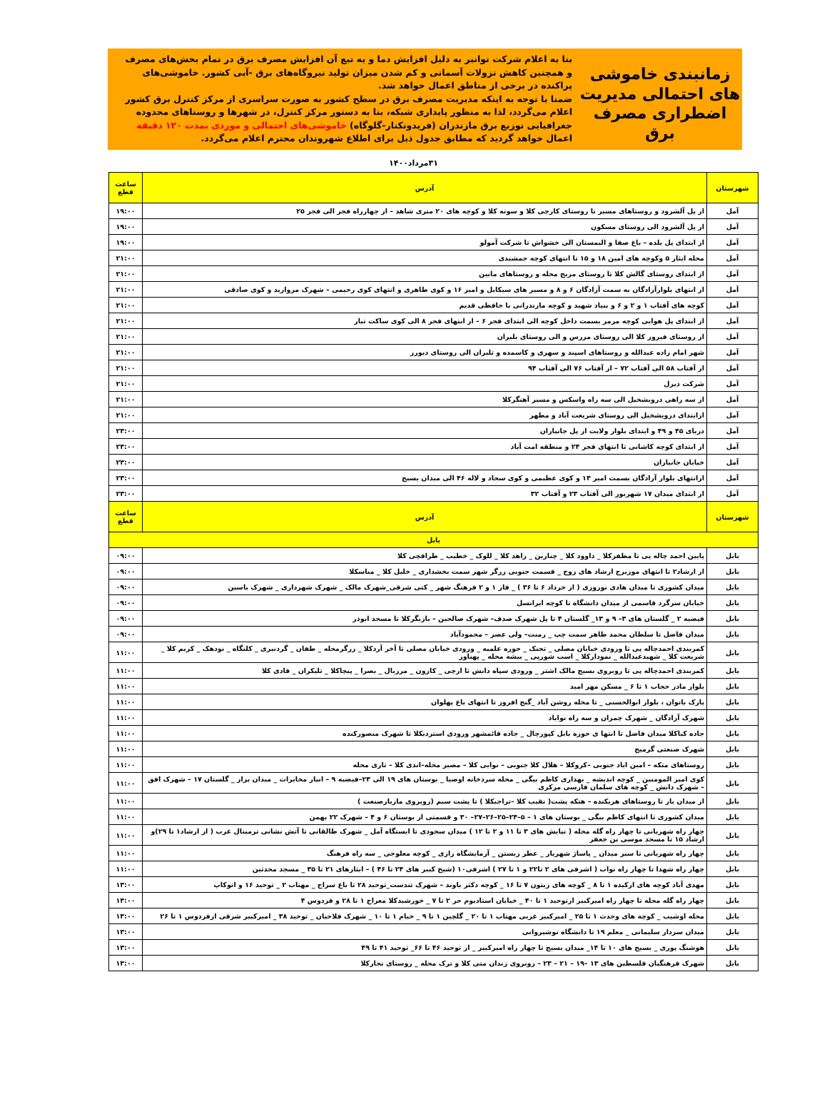زمانبندی خاموشی های احتمالی مدیریت اضطراری مصرف برق
بنا به اعلام شرکت توانیر به دلیل افزایش دما و به تبع آن افزایش مصرف برق در تمام بخش‌های مصرف و همچنین کاهش نزولات آسمانی و کم شدن میزان تولید نیروگاه‌های برق -آبی کشور. خاموشی‌های پراکنده در برخی از مناطق اعمال خواهد شد.
ضمنا با توجه به اینکه مدیریت مصرف برق در سطح کشور به صورت سراسری از مرکز کنترل برق کشور اعلام می‌گردد، لذا به منظور پایداری شبکه، بنا به دستور مرکز کنترل، در شهرها و روستاهای محدوده جغرافیایی توزیع برق مازندران (فریدونکنار-گلوگاه) خاموشی‌های احتمالی و موردی بمدت ۱۲۰ دقیقه اعمال خواهد گردید که مطابق جدول ذیل برای اطلاع شهروندان محترم اعلام می‌گردد.
۳۱مرداد۱۴۰۰
| شهرستان | آدرس | ساعت قطع |
| --- | --- | --- |
| آمل | از پل آلشرود و روستاهای مسیر تا روستای کارچی کلا و سوته کلا و کوچه های ۲۰ متری شاهد – از چهارراه فجر الی فجر ۲۵ | ۱۹:۰۰ |
| آمل | از پل آلشرود الی روستای مسکون | ۱۹:۰۰ |
| آمل | از ابتدای پل بلده – باغ صفا و الیمستان الی خشواش تا شرکت آمولو | ۱۹:۰۰ |
| آمل | محله ایثار ۵ وکوچه های امین ۱۸ و ۱۵ تا انتهای کوچه جمشیدی | ۲۱:۰۰ |
| آمل | از ابتدای روستای گالش کلا تا روستای مریج محله و روستاهای مابین | ۲۱:۰۰ |
| آمل | از انتهای بلوارآزادگان به سمت آزادگان ۶ و ۸ و مسیر های سیکابل و امیر ۱۶ و کوی طاهری و انتهای کوی رحیمی – شهرک مروارید و کوی صادقی | ۲۱:۰۰ |
| آمل | کوچه های آفتاب ۱ و ۲ و ۶ و بنیاد شهید و کوچه مازندرانی یا حافظی قدیم | ۲۱:۰۰ |
| آمل | از ابتدای پل هوایی کوچه مرمر بسمت داخل کوچه الی ابتدای فجر ۶ – از انتهای فجر ۸ الی کوی ساکت تبار | ۲۱:۰۰ |
| آمل | از روستای فیروز کلا الی روستای مزرس و الی روستای بلیران | ۲۱:۰۰ |
| آمل | شهر امام زاده عبدالله و روستاهای اسپند و سهری و کاسمده و تلیران الی روستای دیورز | ۲۱:۰۰ |
| آمل | از آفتاب ۵۸ الی آفتاب ۷۲ – از آفتاب ۷۶ الی آفتاب ۹۴ | ۲۱:۰۰ |
| آمل | شرکت دیزل | ۲۱:۰۰ |
| آمل | از سه راهی درویشخیل الی سه راه واسکس و مسیر آهنگرکلا | ۲۱:۰۰ |
| آمل | ازابتدای درویشخیل الی روستای شریعت آباد و مطهر | ۲۱:۰۰ |
| آمل | دریای ۴۵ و ۴۹ و ابتدای بلوار ولایت از پل جانبازان | ۲۳:۰۰ |
| آمل | از ابتدای کوچه کاشانی تا انتهای فجر ۲۴ و منطقه امت آباد | ۲۳:۰۰ |
| آمل | خیابان جانبازان | ۲۳:۰۰ |
| آمل | ازانتهای بلوار آزادگان بسمت امیر ۱۳ و کوی عظیمی و کوی سجاد و لاله ۴۶ الی میدان بسیج | ۲۳:۰۰ |
| آمل | از ابتدای میدان ۱۷ شهریور الی آفتاب ۲۳ و آفتاب ۳۲ | ۲۳:۰۰ |
| شهرستان | آدرس | ساعت قطع |
| بابل | | |
| بابل | پایین احمد چاله پی تا مظفرکلا _ داوود کلا _ چنارین _ زاهد کلا _ للوک _ خطیب _ طراقچی کلا | ۰۹:۰۰ |
| بابل | از ارشاد۲ تا انتهای موزیرج ارشاد های زوج _ قسمت جنوبی زرگر شهر سمت بخشداری _ خلیل کلا _ مناسکلا | ۰۹:۰۰ |
| بابل | میدان کشوری تا میدان هادی نوروزی ( از خرداد ۶ تا ۳۶ ) _ فاز ۱ و ۲ فرهنگ شهر _ کتی شرقی_شهرک مالک _ شهرک شهرداری _ شهرک یاسین | ۰۹:۰۰ |
| بابل | خیابان سرگرد قاسمی از میدان دانشگاه تا کوچه ایرانسل | ۰۹:۰۰ |
| بابل | فیضیه ۲ _ گلستان های ۳– ۹ و ۱۳_ گلستان ۴ تا پل شهرک صدف– شهرک صالحین – بازیگرکلا تا مسجد ابوذر | ۰۹:۰۰ |
| بابل | میدان فاضل تا سلطان محمد طاهر سمت چپ _ رمنت– ولی عصر – محمودآباد | ۰۹:۰۰ |
| بابل | کمربندی احمدچاله پی تا ورودی خیابان مصلی _ تجنک _ حوزه علمیه _ ورودی خیابان مصلی تا آخر آردکلا _ زرگرمحله _ طفان _ گردنبری _ کلنگاه _ نودهک _ کریم کلا _ شریعت کلا _ شهیدعبدالله _ نمودارکلا _ اسب شورپی _ بیشه محله _ پهناور | ۱۱:۰۰ |
| بابل | کمربندی احمدچاله پی تا روبروی بسیج مالک اشتر _ ورودی سپاه دانش تا ارچی _ کارون _ مرزبال _ بصرا _ پیچاکلا _ تلیکران _ قادی کلا | ۱۱:۰۰ |
| بابل | بلوار مادر حجاب ۱ تا ۶ _ مسکن مهر امید | ۱۱:۰۰ |
| بابل | پارک بانوان ، بلوار ابوالحسنی _ تا محله روشن آباد _گنج افروز تا انتهای باغ پهلوان | ۱۱:۰۰ |
| بابل | شهرک آزادگان _ شهرک چمران و سه راه نواباد | ۱۱:۰۰ |
| بابل | جاده کیاکلا میدان فاضل تا انتها ی حوزه بابل کپورچال _ جاده قائمشهر ورودی استردیکلا تا شهرک منصورکنده | ۱۱:۰۰ |
| بابل | شهرک صنعتی گرمیج | ۱۱:۰۰ |
| بابل | روستاهای متکه – امین اباد جنوبی –کروکلا – هلال کلا جنوبی – نوایی کلا – مصیر محله–اندی کلا – تاری محله | ۱۱:۰۰ |
| بابل | کوی امیر المومنین _ کوچه اندیشه _ بهداری کاظم بیگی _ محله سردخانه اوصیا _ بوستان های ۱۹ الی ۲۳–فیضیه ۹ – انبار مخابرات _ میدان بزاز _ گلستان ۱۷ – شهرک افق – شهرک دانش _ کوچه های سلمان فارسی مرکزی | ۱۱:۰۰ |
| بابل | از میدان بار تا روستاهای هریکنده – هتکه پشت( نقیب کلا –تراجیکلا ) تا پشت سیم (روبروی مازیارصنعت ) | ۱۱:۰۰ |
| بابل | میدان کشوری تا انتهای کاظم بیگی _ بوستان های ۱ – ۵–۲۴–۲۵–۲۶–۲۷– ۳۰ و قسمتی از بوستان ۶ و ۴ – شهرک ۲۲ بهمن | ۱۱:۰۰ |
| بابل | چهار راه شهربانی تا چهار راه گله محله ( نیایش های ۳ تا ۱۱ و ۲ تا ۱۲ ) میدان سجودی تا ایستگاه آمل _ شهرک طالقانی تا آتش نشانی ترمینال غرب ( از ارشاد۱ تا ۲۹)و ارشاد ۱۵ تا مسجد موسی بن جعفر | ۱۱:۰۰ |
| بابل | چهار راه شهربانی تا سبز میدان _ پاساژ شهریار _ عطر زیستن _ آزمایشگاه رازی _ کوچه معلوجی _ سه راه فرهنگ | ۱۱:۰۰ |
| بابل | چهار راه شهدا تا چهار راه نواب ( اشرفی های ۲ تا۲۲ و ۱ تا ۲۷ ) اشرفی۱۰ (شیخ کبیر های ۲۴ تا ۴۶ ) – ایثارهای ۲۱ تا ۳۵ _ مسجد محدثین | ۱۱:۰۰ |
| بابل | مهدی آباد کوچه های ارکیده ۱ تا ۸ _ کوچه های زیتون ۷ تا ۱۶ _ کوچه دکتر باوند – شهرک تندست_توحید ۲۸ تا باغ سراج _ مهتاب ۲ _ توحید ۱۶ و اتوکاپ | ۱۳:۰۰ |
| بابل | چهار راه گله محله تا چهار راه امیرکبیر ازتوحید ۱ تا ۴۰ _ خیابان استادیوم حر ۲ تا ۷ _ خورشیدکلا معراج ۱ تا ۲۸ و فردوس ۴ | ۱۳:۰۰ |
| بابل | محله اوشیب _ کوچه های وحدت ۱ تا ۲۵ _ امیرکبیر غربی مهتاب ۱ تا ۲۰ _ گلچین ۱ تا ۹ _ خیام ۱ تا ۱۰ _ شهرک فلاحیان _ توحید ۳۸ _ امیرکبیر شرقی ازفردوس ۱ تا ۲۶ | ۱۳:۰۰ |
| بابل | میدان سردار سلیمانی _ معلم ۱۹ تا دانشگاه نوشیروانی | ۱۳:۰۰ |
| بابل | هوشنگ پوری _ بسیج های ۱۰ تا ۱۴_ میدان بسیج تا چهار راه امیرکبیر _ از توحید ۴۶ تا ۶۶_ توحید ۴۱ تا ۴۹ | ۱۳:۰۰ |
| بابل | شهرک فرهنگیان فلسطین های ۱۳ –۱۹ – ۲۱ – ۲۳ – روبروی زندان متی کلا و ترک محله _ روستای نجارکلا | ۱۳:۰۰ |